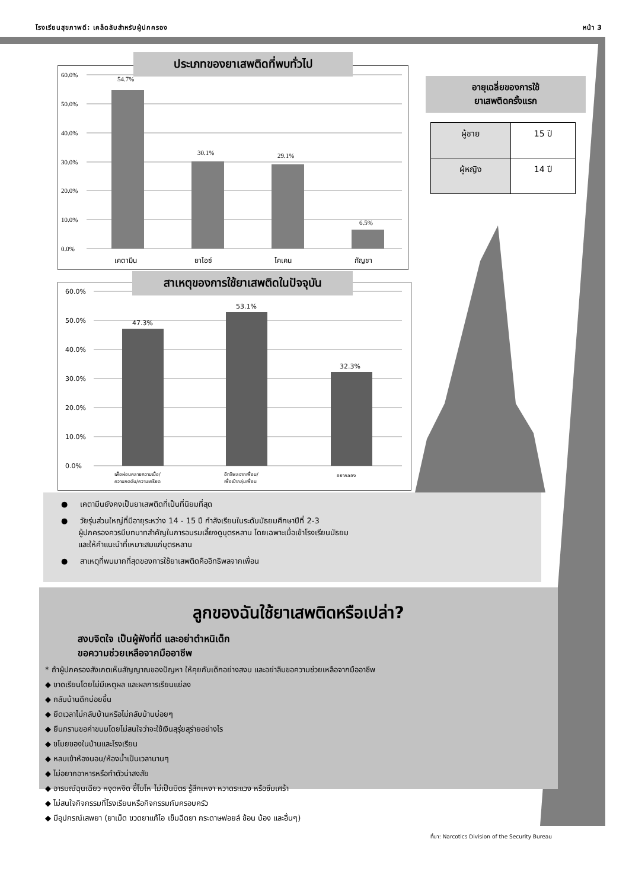โรงเรียนสุขภาพดี: เคล็ดลับสำหรับผู้ปกครอง หน้า 3
60.0%
50.0%
40.0%
30.0%
20.0%
10.0%
0.0%
54.7%
30.1%
29.1%
6.5%
เคตามีน
ยาไอซ์
โคเคน
กัญชา
ประเภทของยาเสพติดที่พบทั่วไป
60.0%
50.0%
40.0%
30.0%
20.0%
10.0%
0.0%
47.3%
53.1%
32.3%
เพื่อผ่อนคลายความเบื่อ/
ความกดดัน/ความเครียด
อิทธิพลจากเพื่อน/
เพื่อเข้ากลุ่มเพื่อน
อยากลอง
สาเหตุของการใช้ยาเสพติดในปัจจุบัน
อายุเฉลี่ยของการใช้
ยาเสพติดครั้งแรก
| ผู้ชาย | 15 ปี |
| ผู้หญิง | 14 ปี |
● เคตามีนยังคงเป็นยาเสพติดที่เป็นที่นิยมที่สุด
● วัยรุ่นส่วนใหญ่ที่มีอายุระหว่าง 14 - 15 ปี กำลังเรียนในระดับมัธยมศึกษาปีที่ 2-3
ผู้ปกครองควรมีบทบาทสำคัญในการอบรมเลี้ยงดูบุตรหลาน โดยเฉพาะเมื่อเข้าโรงเรียนมัธยม
และให้คำแนะนำที่เหมาะสมแก่บุตรหลาน
● สาเหตุที่พบมากที่สุดของการใช้ยาเสพติดคืออิทธิพลจากเพื่อน
ลูกของฉันใช้ยาเสพติดหรือเปล่า?
สงบจิตใจ เป็นผู้ฟังที่ดี และอย่าตำหนิเด็ก
ขอความช่วยเหลือจากมืออาชีพ
* ถ้าผู้ปกครองสังเกตเห็นสัญญาณของปัญหา ให้คุยกับเด็กอย่างสงบ และอย่าลืมขอความช่วยเหลือจากมืออาชีพ
◆ ขาดเรียนโดยไม่มีเหตุผล และผลการเรียนแย่ลง
◆ กลับบ้านดึกบ่อยขึ้น
◆ ยืดเวลาไม่กลับบ้านหรือไม่กลับบ้านบ่อยๆ
◆ ยืนกรานขอค่าขนมโดยไม่สนใจว่าจะใช้เงินสุรุ่ยสุร่ายอย่างไร
◆ ขโมยของในบ้านและโรงเรียน
◆ หลบเข้าห้องนอน/ห้องน้ำเป็นเวลานานๆ
◆ ไม่อยากอาหารหรือทำตัวน่าสงสัย
◆ อารมณ์ฉุนเฉียว หงุดหงิด ขี้โมโห ไม่เป็นมิตร รู้สึกเหงา หวาดระแวง หรือซึมเศร้า
◆ ไม่สนใจกิจกรรมที่โรงเรียนหรือกิจกรรมกับครอบครัว
◆ มีอุปกรณ์เสพยา (ยาเม็ด ขวดยาแก้ไอ เข็มฉีดยา กระดาษฟอยล์ ช้อน บ้อง และอื่นๆ)
ที่มา: Narcotics Division of the Security Bureau